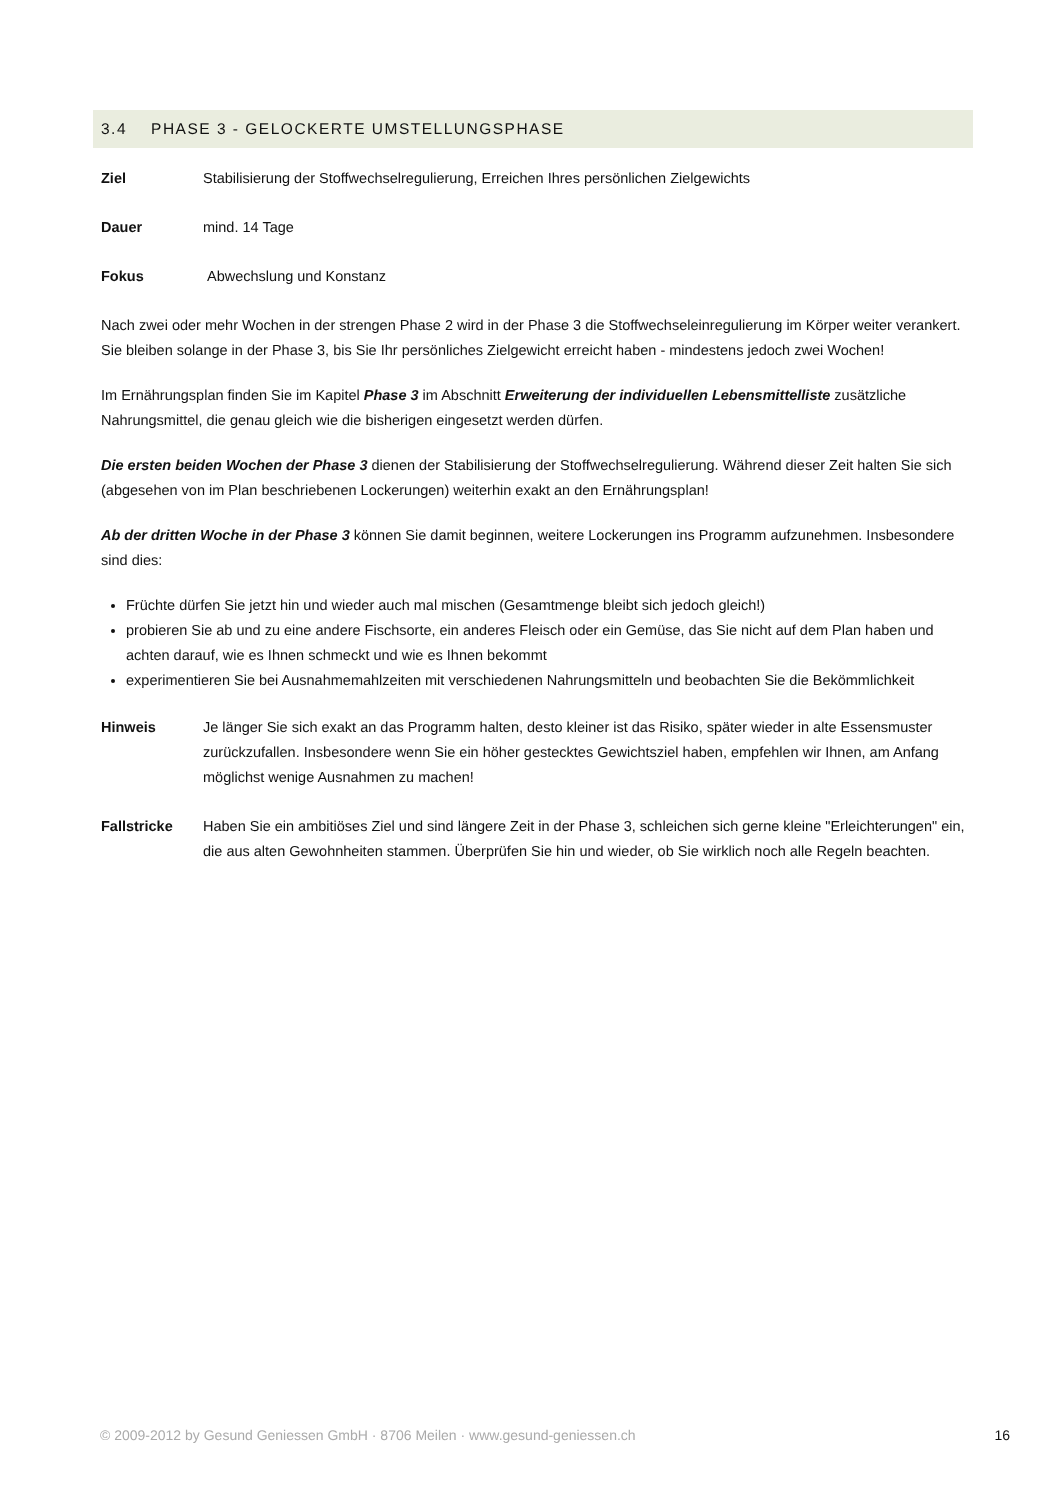3.4 PHASE 3 - GELOCKERTE UMSTELLUNGSPHASE
Ziel Stabilisierung der Stoffwechselregulierung, Erreichen Ihres persönlichen Zielgewichts
Dauer mind. 14 Tage
Fokus Abwechslung und Konstanz
Nach zwei oder mehr Wochen in der strengen Phase 2 wird in der Phase 3 die Stoffwechseleinregulierung im Körper weiter verankert. Sie bleiben solange in der Phase 3, bis Sie Ihr persönliches Zielgewicht erreicht haben - mindestens jedoch zwei Wochen!
Im Ernährungsplan finden Sie im Kapitel Phase 3 im Abschnitt Erweiterung der individuellen Lebensmittelliste zusätzliche Nahrungsmittel, die genau gleich wie die bisherigen eingesetzt werden dürfen.
Die ersten beiden Wochen der Phase 3 dienen der Stabilisierung der Stoffwechselregulierung. Während dieser Zeit halten Sie sich (abgesehen von im Plan beschriebenen Lockerungen) weiterhin exakt an den Ernährungsplan!
Ab der dritten Woche in der Phase 3 können Sie damit beginnen, weitere Lockerungen ins Programm aufzunehmen. Insbesondere sind dies:
Früchte dürfen Sie jetzt hin und wieder auch mal mischen (Gesamtmenge bleibt sich jedoch gleich!)
probieren Sie ab und zu eine andere Fischsorte, ein anderes Fleisch oder ein Gemüse, das Sie nicht auf dem Plan haben und achten darauf, wie es Ihnen schmeckt und wie es Ihnen bekommt
experimentieren Sie bei Ausnahmemahlzeiten mit verschiedenen Nahrungsmitteln und beobachten Sie die Bekömmlichkeit
Hinweis Je länger Sie sich exakt an das Programm halten, desto kleiner ist das Risiko, später wieder in alte Essensmuster zurückzufallen. Insbesondere wenn Sie ein höher gestecktes Gewichtsziel haben, empfehlen wir Ihnen, am Anfang möglichst wenige Ausnahmen zu machen!
Fallstricke Haben Sie ein ambitiöses Ziel und sind längere Zeit in der Phase 3, schleichen sich gerne kleine "Erleichterungen" ein, die aus alten Gewohnheiten stammen. Überprüfen Sie hin und wieder, ob Sie wirklich noch alle Regeln beachten.
© 2009-2012 by Gesund Geniessen GmbH · 8706 Meilen · www.gesund-geniessen.ch 16